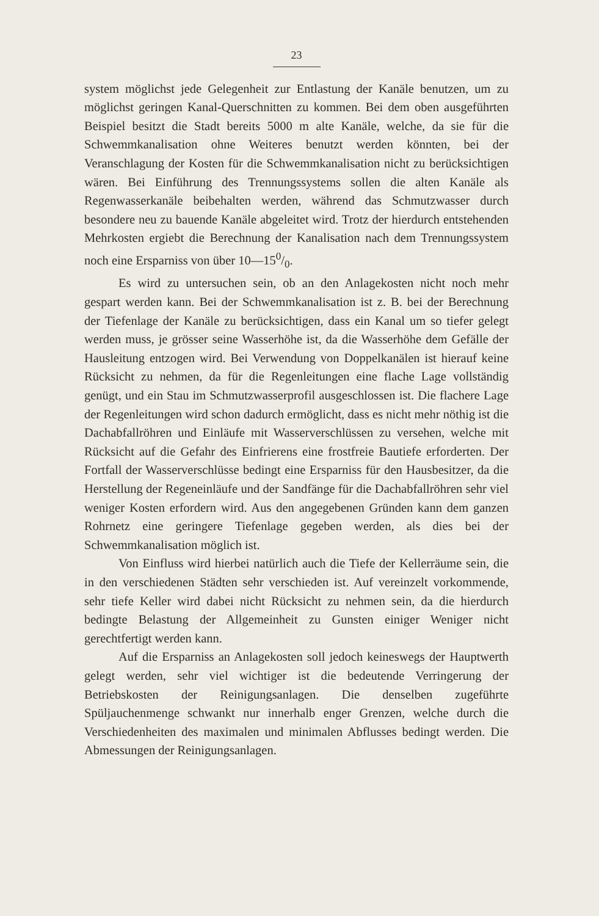23
system möglichst jede Gelegenheit zur Entlastung der Kanäle benutzen, um zu möglichst geringen Kanal-Querschnitten zu kommen. Bei dem oben ausgeführten Beispiel besitzt die Stadt bereits 5000 m alte Kanäle, welche, da sie für die Schwemmkanalisation ohne Weiteres benutzt werden könnten, bei der Veranschlagung der Kosten für die Schwemmkanalisation nicht zu berücksichtigen wären. Bei Einführung des Trennungssystems sollen die alten Kanäle als Regenwasserkanäle beibehalten werden, während das Schmutzwasser durch besondere neu zu bauende Kanäle abgeleitet wird. Trotz der hierdurch entstehenden Mehrkosten ergiebt die Berechnung der Kanalisation nach dem Trennungssystem noch eine Ersparniss von über 10—150/0.
Es wird zu untersuchen sein, ob an den Anlagekosten nicht noch mehr gespart werden kann. Bei der Schwemmkanalisation ist z. B. bei der Berechnung der Tiefenlage der Kanäle zu berücksichtigen, dass ein Kanal um so tiefer gelegt werden muss, je grösser seine Wasserhöhe ist, da die Wasserhöhe dem Gefälle der Hausleitung entzogen wird. Bei Verwendung von Doppelkanälen ist hierauf keine Rücksicht zu nehmen, da für die Regenleitungen eine flache Lage vollständig genügt, und ein Stau im Schmutzwasserprofil ausgeschlossen ist. Die flachere Lage der Regenleitungen wird schon dadurch ermöglicht, dass es nicht mehr nöthig ist die Dachabfallröhren und Einläufe mit Wasserverschlüssen zu versehen, welche mit Rücksicht auf die Gefahr des Einfrierens eine frostfreie Bautiefe erforderten. Der Fortfall der Wasserverschlüsse bedingt eine Ersparniss für den Hausbesitzer, da die Herstellung der Regeneinläufe und der Sandfänge für die Dachabfallröhren sehr viel weniger Kosten erfordern wird. Aus den angegebenen Gründen kann dem ganzen Rohrnetz eine geringere Tiefenlage gegeben werden, als dies bei der Schwemmkanalisation möglich ist.
Von Einfluss wird hierbei natürlich auch die Tiefe der Kellerräume sein, die in den verschiedenen Städten sehr verschieden ist. Auf vereinzelt vorkommende, sehr tiefe Keller wird dabei nicht Rücksicht zu nehmen sein, da die hierdurch bedingte Belastung der Allgemeinheit zu Gunsten einiger Weniger nicht gerechtfertigt werden kann.
Auf die Ersparniss an Anlagekosten soll jedoch keineswegs der Hauptwerth gelegt werden, sehr viel wichtiger ist die bedeutende Verringerung der Betriebskosten der Reinigungsanlagen. Die denselben zugeführte Spüljauchenmenge schwankt nur innerhalb enger Grenzen, welche durch die Verschiedenheiten des maximalen und minimalen Abflusses bedingt werden. Die Abmessungen der Reinigungsanlagen.